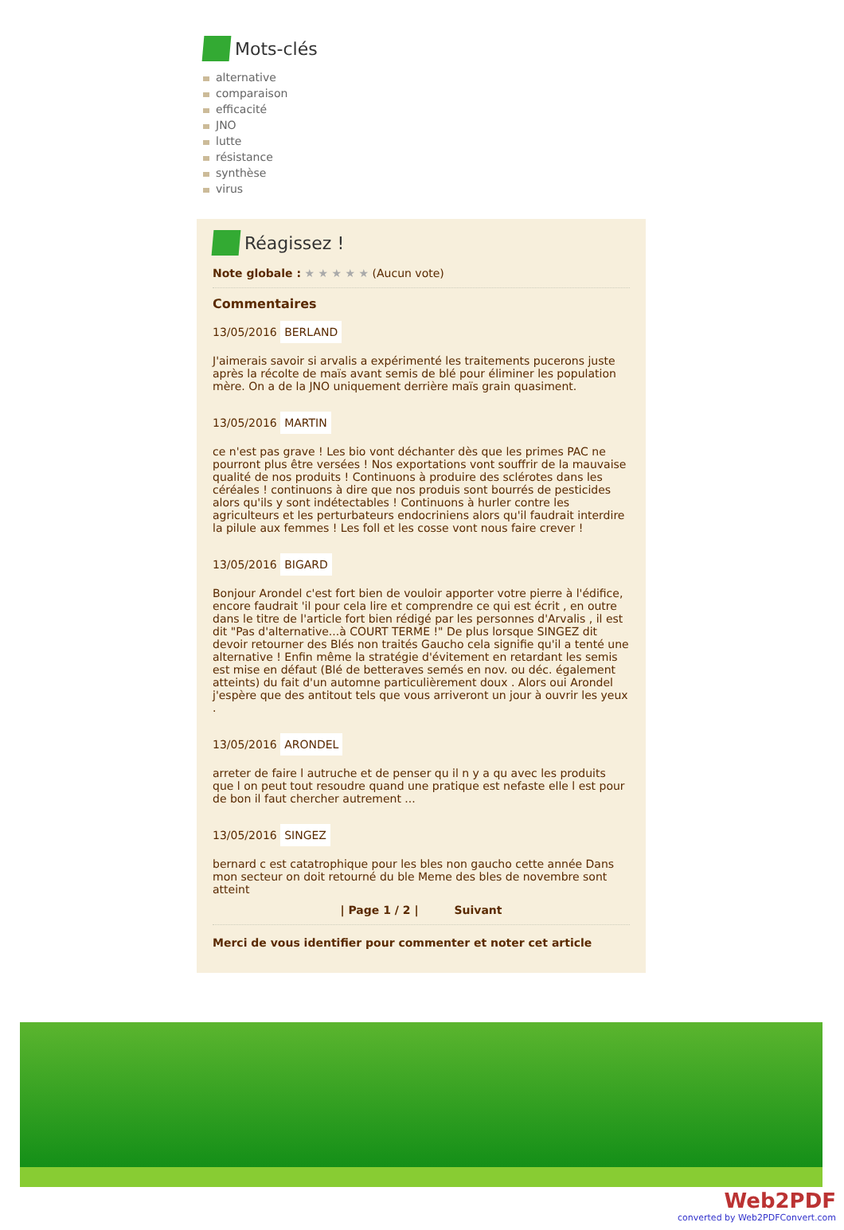Mots-clés
alternative
comparaison
efficacité
JNO
lutte
résistance
synthèse
virus
Réagissez !
Note globale : ★ ★ ★ ★ ★ (Aucun vote)
Commentaires
13/05/2016 BERLAND
J'aimerais savoir si arvalis a expérimenté les traitements pucerons juste après la récolte de maïs avant semis de blé pour éliminer les population mère. On a de la JNO uniquement derrière maïs grain quasiment.
13/05/2016 MARTIN
ce n'est pas grave ! Les bio vont déchanter dès que les primes PAC ne pourront plus être versées ! Nos exportations vont souffrir de la mauvaise qualité de nos produits ! Continuons à produire des sclérotes dans les céréales ! continuons à dire que nos produis sont bourrés de pesticides alors qu'ils y sont indétectables ! Continuons à hurler contre les agriculteurs et les perturbateurs endocriniens alors qu'il faudrait interdire la pilule aux femmes ! Les foll et les cosse vont nous faire crever !
13/05/2016 BIGARD
Bonjour Arondel c'est fort bien de vouloir apporter votre pierre à l'édifice, encore faudrait 'il pour cela lire et comprendre ce qui est écrit , en outre dans le titre de l'article fort bien rédigé par les personnes d'Arvalis , il est dit "Pas d'alternative...à COURT TERME !" De plus lorsque SINGEZ dit devoir retourner des Blés non traités Gaucho cela signifie qu'il a tenté une alternative ! Enfin même la stratégie d'évitement en retardant les semis est mise en défaut (Blé de betteraves semés en nov. ou déc. également atteints) du fait d'un automne particulièrement doux . Alors oui Arondel j'espère que des antitout tels que vous arriveront un jour à ouvrir les yeux .
13/05/2016 ARONDEL
arreter de faire l autruche et de penser qu il n y a qu avec les produits que l on peut tout resoudre quand une pratique est nefaste elle l est pour de bon il faut chercher autrement ...
13/05/2016 SINGEZ
bernard c est catatrophique pour les bles non gaucho cette année Dans mon secteur on doit retourné du ble Meme des bles de novembre sont atteint
| Page 1 / 2 | Suivant
Merci de vous identifier pour commenter et noter cet article
Web2PDF
converted by Web2PDFConvert.com